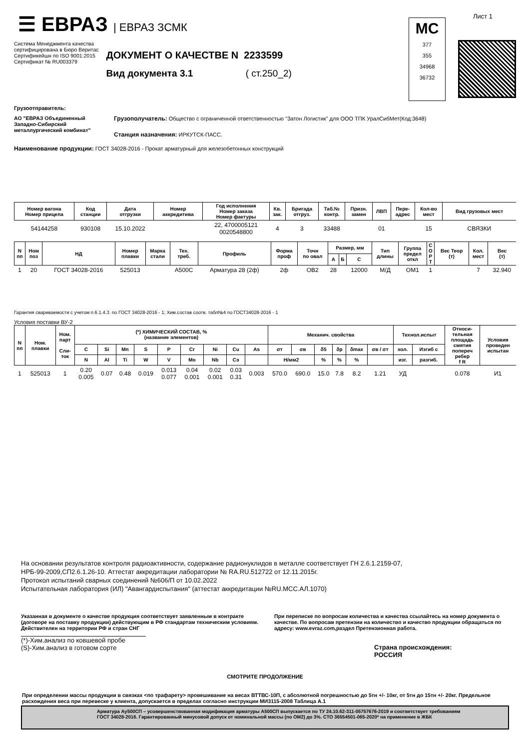☰ ЕВРАЗ | ЕВРАЗ ЗСМК
Система Менеджмента качества
сертифицирована в Бюро Веритас
Сертификейшн по ISO 9001:2015
Сертификат № RU003379
ДОКУМЕНТ О КАЧЕСТВЕ N 2233599
Вид документа 3.1 ( ст.250_2)
МС
377
355
34968
36732
Лист 1
Грузоотправитель:
АО "ЕВРАЗ Объединенный Западно-Сибирский металлургический комбинат"
Грузополучатель: Общество с ограниченной ответственностью "Затон Логистик" для ООО ТПК УралСибМет(Код:3648)
Станция назначения: ИРКУТСК-ПАСС.
Наименование продукции: ГОСТ 34028-2016 - Прокат арматурный для железобетонных конструкций
| Номер вагона Номер прицепа | Код станции | Дата отгрузки | Номер аккредитива | Год исполнения Номер заказа Номер фактуры | Кв. зак. | Бригада отгруз. | Таб.№ контр. | Призн. замен | ЛВП | Пере- адрес | Кол-во мест | Вид грузовых мест |
| --- | --- | --- | --- | --- | --- | --- | --- | --- | --- | --- | --- | --- |
| 54144258 | 930108 | 15.10.2022 | | 22, 4700005121 0020548800 | 4 | 3 | 33488 | | 01 | | 15 | СВЯЗКИ |
| N пп | Ном поз | НД | Номер плавки | Марка стали | Тех. треб. | Профиль | Форма проф | Точн по овал | Размер, мм | | | Тип длины | Группа предел откл | С О Р Т | Вес Теор (т) | Кол. мест | Вес (т) |
| --- | --- | --- | --- | --- | --- | --- | --- | --- | --- | --- | --- | --- | --- | --- | --- | --- | --- |
| | | | | | | | | | А | Б | С | | | | | | |
| 1 | 20 | ГОСТ 34028-2016 | 525013 | | А500С | Арматура 28 (2ф) | 2ф | ОВ2 | 28 | | 12000 | М/Д | ОМ1 | 1 | | 7 | 32.940 |
Гарантия свариваемости с учетом п.6.1.4.3. по ГОСТ 34028-2016 - 1; Хим.состав соотв. табл№4 по ГОСТ34028-2016 - 1
Условия поставки ВУ-2
| N пп | Ном. плавки | Ном. парт Сли- ток | (*) ХИМИЧЕСКИЙ СОСТАВ, % (название элементов) | | | | | | | | | Механич. свойства | | | | | | Технол.испыт | | Относи- тельная площадь смятия попереч ребер f R | Условия проведен испытан |
| --- | --- | --- | --- | --- | --- | --- | --- | --- | --- | --- | --- | --- | --- | --- | --- | --- | --- | --- | --- | --- | --- |
| | | | C | Si | Mn | S | P | Cr | Ni | Cu | As | σт | σв | δ5 | δp | δmax | σв / σт | хол. | Изгиб с | | |
| | | | N | Al | Ti | W | V | Mo | Nb | Cэ | | Н/мм2 | | % | % | % | | изг. | разгиб. | | |
| 1 | 525013 | 1 | 0.20 0.005 | 0.07 | 0.48 | 0.019 | 0.013 0.077 | 0.04 0.001 | 0.02 0.001 | 0.03 0.31 | 0.003 | 570.0 | 690.0 | 15.0 | 7.8 | 8.2 | 1.21 | УД | | 0.078 | И1 |
На основании результатов контроля радиоактивности, содержание радионуклидов в металле соответствует ГН 2.6.1.2159-07,
НРБ-99-2009,СП2.6.1.26-10. Аттестат аккредитации лаборатории № RA.RU.512722 от 12.11.2015г.
Протокол испытаний сварных соединений №606/П от 10.02.2022
Испытательная лаборатория (ИЛ) "Авангардиспытания" (аттестат аккредитации №RU.МСС.АЛ.1070)
Указанная в документе о качестве продукция соответствует заявленным в контракте (договоре на поставку продукции) действующим в РФ стандартам техническим условиям. Действителен на территории РФ и стран СНГ
(*)-Хим.анализ по ковшевой пробе
(S)-Хим.анализ в готовом сорте
При переписке по вопросам количества и качества ссылайтесь на номер документа о качестве. По вопросам претензии на количество и качество продукции обращаться по адресу: www.evraz.com,раздел Претензионная работа.
Страна происхождения:
РОССИЯ
СМОТРИТЕ ПРОДОЛЖЕНИЕ
При определении массы продукции в связках <по трафарету> провешивание на весах ВТТВС-10П, с абсолютной погрешностью до 5тн +/- 10кг, от 5тн до 15тн +/- 20кг. Предельное расхождения веса при перевеске у клиента, допускается в пределах согласно инструкции МИ3115-2008 Таблица А.1
Арматура Ау500СП – усовершенствованная модификация арматуры А500СП выпускается по ТУ 24.10.62-311-05757676-2019 и соответствует требованиям
ГОСТ 34028-2016. Гарантированный минусовой допуск от номинальной массы (по ОМ2) до 3%. СТО 36554501-065-2020* на применение в ЖБК